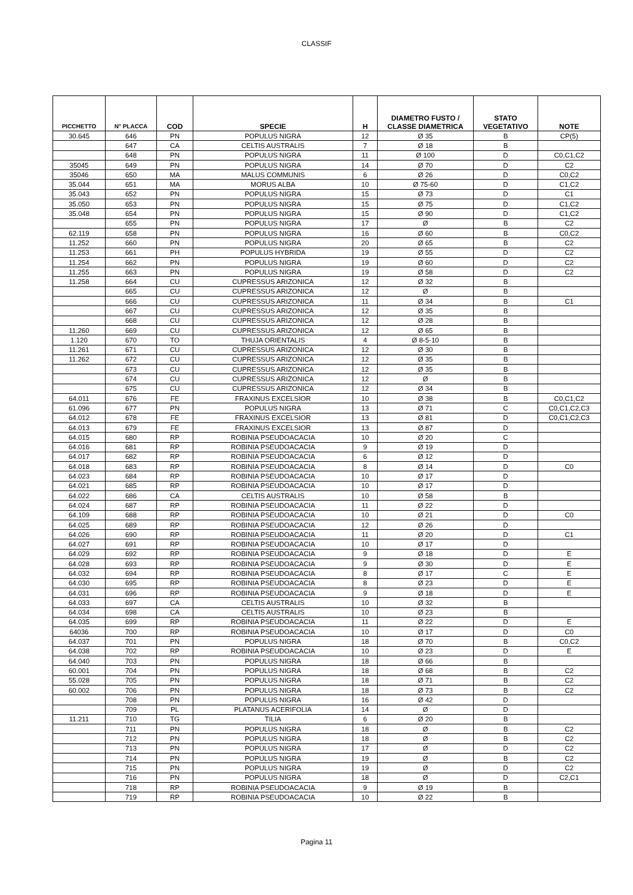CLASSIF
| PICCHETTO | N° PLACCA | COD | SPECIE | H | DIAMETRO FUSTO / CLASSE DIAMETRICA | STATO VEGETATIVO | NOTE |
| --- | --- | --- | --- | --- | --- | --- | --- |
| 30.645 | 646 | PN | POPULUS NIGRA | 12 | Ø 35 | B | CP(5) |
| | 647 | CA | CELTIS AUSTRALIS | 7 | Ø 18 | B | |
| | 648 | PN | POPULUS NIGRA | 11 | Ø 100 | D | C0,C1,C2 |
| 35045 | 649 | PN | POPULUS NIGRA | 14 | Ø 70 | D | C2 |
| 35046 | 650 | MA | MALUS COMMUNIS | 6 | Ø 26 | D | C0,C2 |
| 35.044 | 651 | MA | MORUS ALBA | 10 | Ø 75-60 | D | C1,C2 |
| 35.043 | 652 | PN | POPULUS NIGRA | 15 | Ø 73 | D | C1 |
| 35.050 | 653 | PN | POPULUS NIGRA | 15 | Ø 75 | D | C1,C2 |
| 35.048 | 654 | PN | POPULUS NIGRA | 15 | Ø 90 | D | C1,C2 |
| | 655 | PN | POPULUS NIGRA | 17 | Ø | B | C2 |
| 62.119 | 658 | PN | POPULUS NIGRA | 16 | Ø 60 | B | C0,C2 |
| 11.252 | 660 | PN | POPULUS NIGRA | 20 | Ø 65 | B | C2 |
| 11.253 | 661 | PH | POPULUS HYBRIDA | 19 | Ø 55 | D | C2 |
| 11.254 | 662 | PN | POPULUS NIGRA | 19 | Ø 60 | D | C2 |
| 11.255 | 663 | PN | POPULUS NIGRA | 19 | Ø 58 | D | C2 |
| 11.258 | 664 | CU | CUPRESSUS ARIZONICA | 12 | Ø 32 | B | |
| | 665 | CU | CUPRESSUS ARIZONICA | 12 | Ø | B | |
| | 666 | CU | CUPRESSUS ARIZONICA | 11 | Ø 34 | B | C1 |
| | 667 | CU | CUPRESSUS ARIZONICA | 12 | Ø 35 | B | |
| | 668 | CU | CUPRESSUS ARIZONICA | 12 | Ø 28 | B | |
| 11.260 | 669 | CU | CUPRESSUS ARIZONICA | 12 | Ø 65 | B | |
| 1.120 | 670 | TO | THUJA ORIENTALIS | 4 | Ø 8-5-10 | B | |
| 11.261 | 671 | CU | CUPRESSUS ARIZONICA | 12 | Ø 30 | B | |
| 11.262 | 672 | CU | CUPRESSUS ARIZONICA | 12 | Ø 35 | B | |
| | 673 | CU | CUPRESSUS ARIZONICA | 12 | Ø 35 | B | |
| | 674 | CU | CUPRESSUS ARIZONICA | 12 | Ø | B | |
| | 675 | CU | CUPRESSUS ARIZONICA | 12 | Ø 34 | B | |
| 64.011 | 676 | FE | FRAXINUS EXCELSIOR | 10 | Ø 38 | B | C0,C1,C2 |
| 61.096 | 677 | PN | POPULUS NIGRA | 13 | Ø 71 | C | C0,C1,C2,C3 |
| 64.012 | 678 | FE | FRAXINUS EXCELSIOR | 13 | Ø 81 | D | C0,C1,C2,C3 |
| 64.013 | 679 | FE | FRAXINUS EXCELSIOR | 13 | Ø 87 | D | |
| 64.015 | 680 | RP | ROBINIA PSEUDOACACIA | 10 | Ø 20 | C | |
| 64.016 | 681 | RP | ROBINIA PSEUDOACACIA | 9 | Ø 19 | D | |
| 64.017 | 682 | RP | ROBINIA PSEUDOACACIA | 6 | Ø 12 | D | |
| 64.018 | 683 | RP | ROBINIA PSEUDOACACIA | 8 | Ø 14 | D | C0 |
| 64.023 | 684 | RP | ROBINIA PSEUDOACACIA | 10 | Ø 17 | D | |
| 64.021 | 685 | RP | ROBINIA PSEUDOACACIA | 10 | Ø 17 | D | |
| 64.022 | 686 | CA | CELTIS AUSTRALIS | 10 | Ø 58 | B | |
| 64.024 | 687 | RP | ROBINIA PSEUDOACACIA | 11 | Ø 22 | D | |
| 64.109 | 688 | RP | ROBINIA PSEUDOACACIA | 10 | Ø 21 | D | C0 |
| 64.025 | 689 | RP | ROBINIA PSEUDOACACIA | 12 | Ø 26 | D | |
| 64.026 | 690 | RP | ROBINIA PSEUDOACACIA | 11 | Ø 20 | D | C1 |
| 64.027 | 691 | RP | ROBINIA PSEUDOACACIA | 10 | Ø 17 | D | |
| 64.029 | 692 | RP | ROBINIA PSEUDOACACIA | 9 | Ø 18 | D | E |
| 64.028 | 693 | RP | ROBINIA PSEUDOACACIA | 9 | Ø 30 | D | E |
| 64.032 | 694 | RP | ROBINIA PSEUDOACACIA | 8 | Ø 17 | C | E |
| 64.030 | 695 | RP | ROBINIA PSEUDOACACIA | 8 | Ø 23 | D | E |
| 64.031 | 696 | RP | ROBINIA PSEUDOACACIA | 9 | Ø 18 | D | E |
| 64.033 | 697 | CA | CELTIS AUSTRALIS | 10 | Ø 32 | B | |
| 64.034 | 698 | CA | CELTIS AUSTRALIS | 10 | Ø 23 | B | |
| 64.035 | 699 | RP | ROBINIA PSEUDOACACIA | 11 | Ø 22 | D | E |
| 64036 | 700 | RP | ROBINIA PSEUDOACACIA | 10 | Ø 17 | D | C0 |
| 64.037 | 701 | PN | POPULUS NIGRA | 18 | Ø 70 | B | C0,C2 |
| 64.038 | 702 | RP | ROBINIA PSEUDOACACIA | 10 | Ø 23 | D | E |
| 64.040 | 703 | PN | POPULUS NIGRA | 18 | Ø 66 | B | |
| 60.001 | 704 | PN | POPULUS NIGRA | 18 | Ø 68 | B | C2 |
| 55.028 | 705 | PN | POPULUS NIGRA | 18 | Ø 71 | B | C2 |
| 60.002 | 706 | PN | POPULUS NIGRA | 18 | Ø 73 | B | C2 |
| | 708 | PN | POPULUS NIGRA | 16 | Ø 42 | D | |
| | 709 | PL | PLATANUS ACERIFOLIA | 14 | Ø | D | |
| 11.211 | 710 | TG | TILIA | 6 | Ø 20 | B | |
| | 711 | PN | POPULUS NIGRA | 18 | Ø | B | C2 |
| | 712 | PN | POPULUS NIGRA | 18 | Ø | B | C2 |
| | 713 | PN | POPULUS NIGRA | 17 | Ø | D | C2 |
| | 714 | PN | POPULUS NIGRA | 19 | Ø | B | C2 |
| | 715 | PN | POPULUS NIGRA | 19 | Ø | D | C2 |
| | 716 | PN | POPULUS NIGRA | 18 | Ø | D | C2,C1 |
| | 718 | RP | ROBINIA PSEUDOACACIA | 9 | Ø 19 | B | |
| | 719 | RP | ROBINIA PSEUDOACACIA | 10 | Ø 22 | B | |
Pagina 11